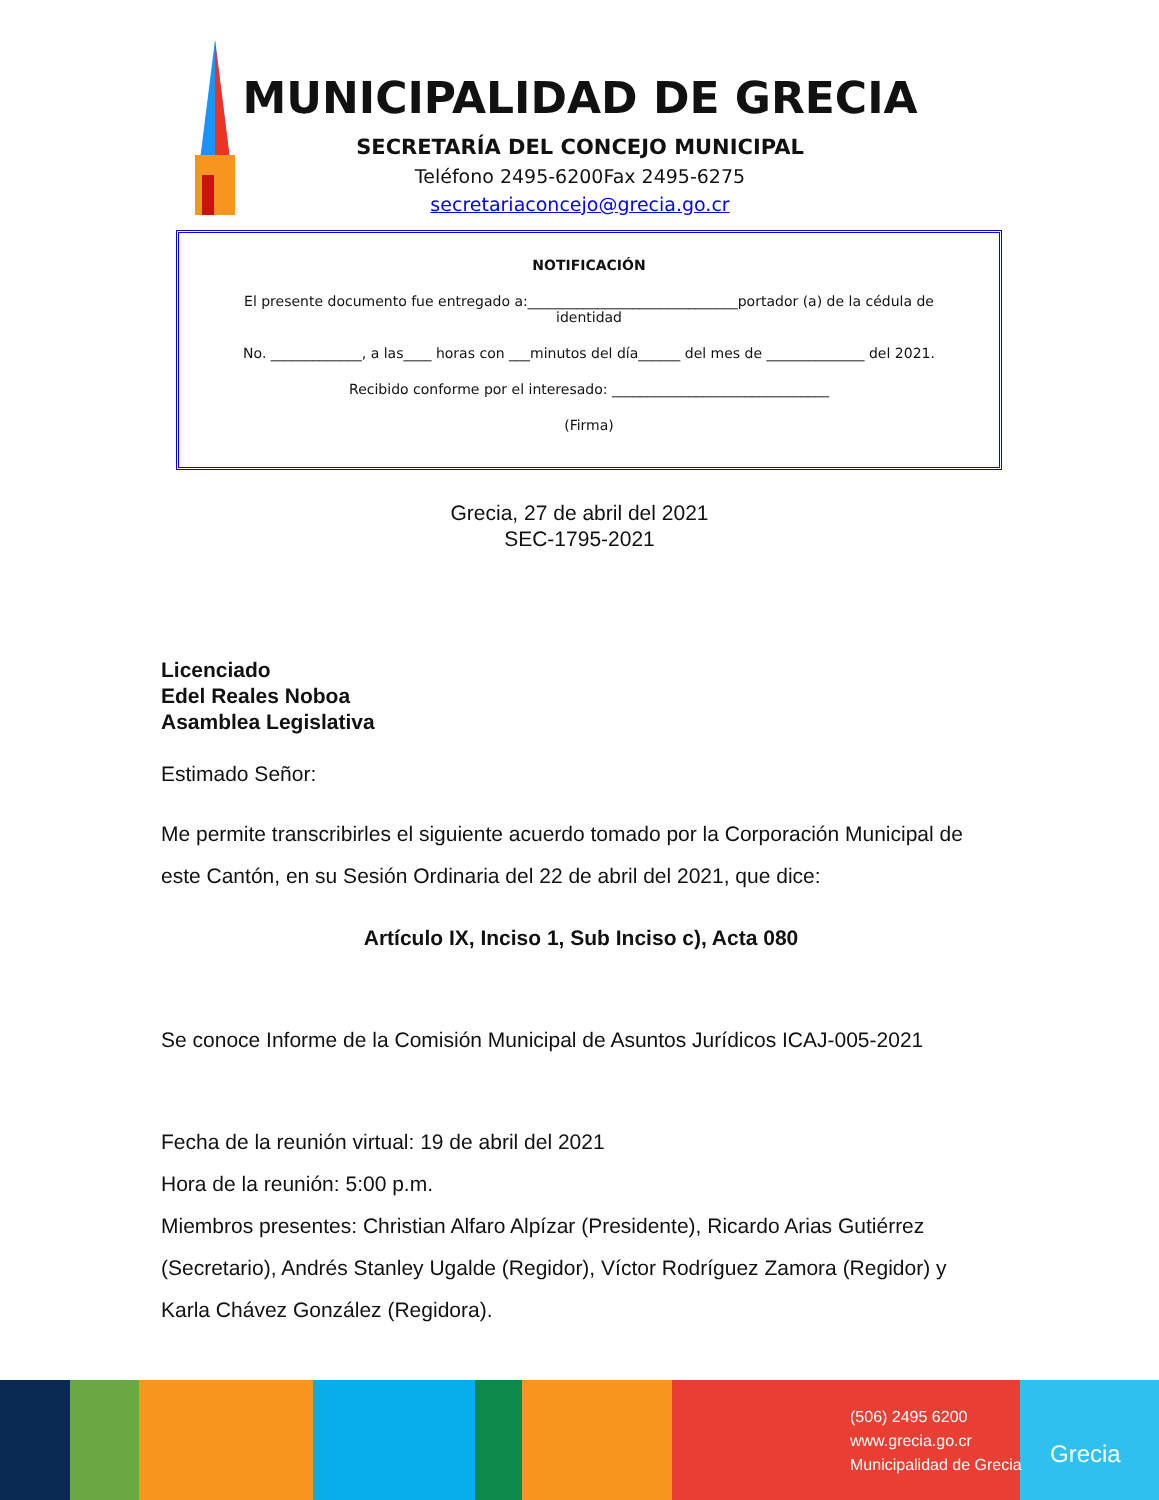MUNICIPALIDAD DE GRECIA
SECRETARÍA DEL CONCEJO MUNICIPAL
Teléfono 2495-6200Fax 2495-6275
secretariaconcejo@grecia.go.cr
NOTIFICACIÓN
El presente documento fue entregado a:______________________________portador (a) de la cédula de identidad
No. _____________, a las____ horas con ___minutos del día______ del mes de ______________ del 2021.
Recibido conforme por el interesado: _______________________________
(Firma)
Grecia, 27 de abril del 2021
SEC-1795-2021
Licenciado
Edel Reales Noboa
Asamblea Legislativa
Estimado Señor:
Me permite transcribirles el siguiente acuerdo tomado por la Corporación Municipal de este Cantón, en su Sesión Ordinaria del 22 de abril del 2021, que dice:
Artículo IX, Inciso 1, Sub Inciso c), Acta 080
Se conoce Informe de la Comisión Municipal de Asuntos Jurídicos ICAJ-005-2021
Fecha de la reunión virtual: 19 de abril del 2021
Hora de la reunión: 5:00 p.m.
Miembros presentes: Christian Alfaro Alpízar (Presidente), Ricardo Arias Gutiérrez (Secretario), Andrés Stanley Ugalde (Regidor), Víctor Rodríguez Zamora (Regidor) y Karla Chávez González (Regidora).
(506) 2495 6200
www.grecia.go.cr
Municipalidad de Grecia
Grecia